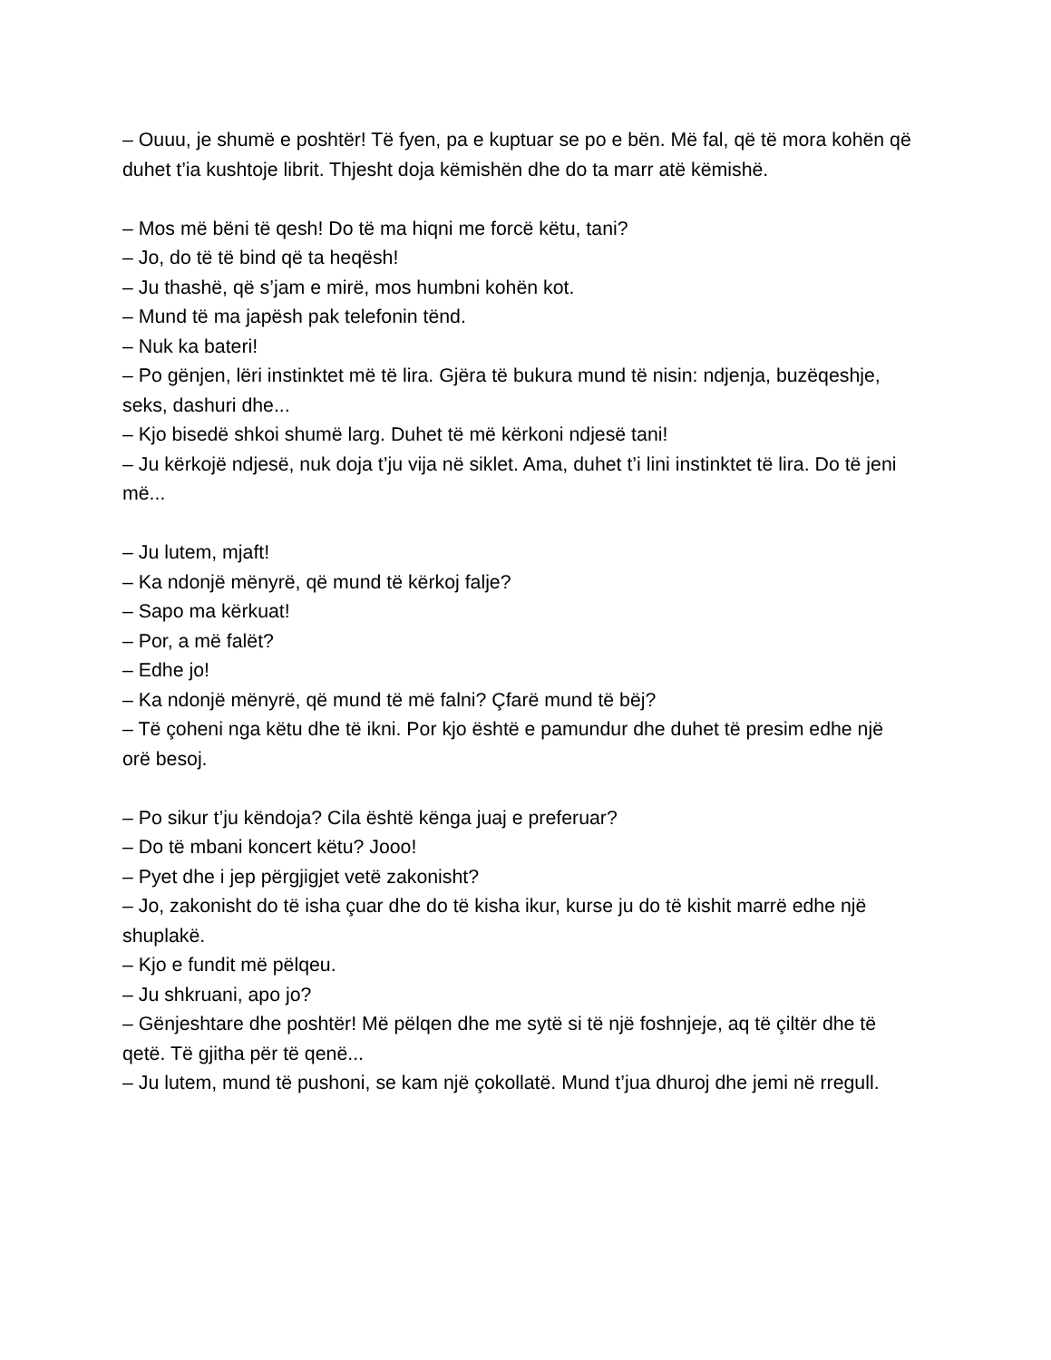– Ouuu, je shumë e poshtër! Të fyen, pa e kuptuar se po e bën. Më fal, që të mora kohën që duhet t’ia kushtoje librit. Thjesht doja këmishën dhe do ta marr atë këmishë.
– Mos më bëni të qesh! Do të ma hiqni me forcë këtu, tani?
– Jo, do të të bind që ta heqësh!
– Ju thashë, që s’jam e mirë, mos humbni kohën kot.
– Mund të ma japësh pak telefonin tënd.
– Nuk ka bateri!
– Po gënjen, lëri instinktet më të lira. Gjëra të bukura mund të nisin: ndjenja, buzëqeshje, seks, dashuri dhe...
– Kjo bisedë shkoi shumë larg. Duhet të më kërkoni ndjesë tani!
– Ju kërkojë ndjesë, nuk doja t’ju vija në siklet. Ama, duhet t’i lini instinktet të lira. Do të jeni më...
– Ju lutem, mjaft!
– Ka ndonjë mënyrë, që mund të kërkoj falje?
– Sapo ma kërkuat!
– Por, a më falët?
– Edhe jo!
– Ka ndonjë mënyrë, që mund të më falni? Çfarë mund të bëj?
– Të çoheni nga këtu dhe të ikni. Por kjo është e pamundur dhe duhet të presim edhe një orë besoj.
– Po sikur t’ju këndoja? Cila është kënga juaj e preferuar?
– Do të mbani koncert këtu? Jooo!
– Pyet dhe i jep përgjigjet vetë zakonisht?
– Jo, zakonisht do të isha çuar dhe do të kisha ikur, kurse ju do të kishit marrë edhe një shuplakë.
– Kjo e fundit më pëlqeu.
– Ju shkruani, apo jo?
– Gënjeshtare dhe poshtër! Më pëlqen dhe me sytë si të një foshnjeje, aq të çiltër dhe të qetë. Të gjitha për të qenë...
– Ju lutem, mund të pushoni, se kam një çokollatë. Mund t’jua dhuroj dhe jemi në rregull.